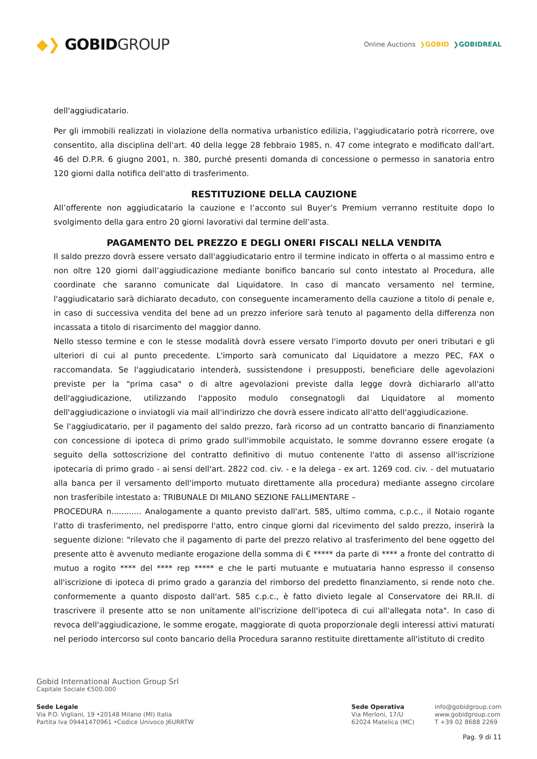◆❯ GOBIDGROUP
Online Auctions ❯GOBID ❯GOBIDREAL
dell'aggiudicatario.
Per gli immobili realizzati in violazione della normativa urbanistico edilizia, l'aggiudicatario potrà ricorrere, ove consentito, alla disciplina dell'art. 40 della legge 28 febbraio 1985, n. 47 come integrato e modificato dall'art. 46 del D.P.R. 6 giugno 2001, n. 380, purché presenti domanda di concessione o permesso in sanatoria entro 120 giorni dalla notifica dell'atto di trasferimento.
RESTITUZIONE DELLA CAUZIONE
All’offerente non aggiudicatario la cauzione e l’acconto sul Buyer’s Premium verranno restituite dopo lo svolgimento della gara entro 20 giorni lavorativi dal termine dell’asta.
PAGAMENTO DEL PREZZO E DEGLI ONERI FISCALI NELLA VENDITA
Il saldo prezzo dovrà essere versato dall'aggiudicatario entro il termine indicato in offerta o al massimo entro e non oltre 120 giorni dall’aggiudicazione mediante bonifico bancario sul conto intestato al Procedura, alle coordinate che saranno comunicate dal Liquidatore. In caso di mancato versamento nel termine, l'aggiudicatario sarà dichiarato decaduto, con conseguente incameramento della cauzione a titolo di penale e, in caso di successiva vendita del bene ad un prezzo inferiore sarà tenuto al pagamento della differenza non incassata a titolo di risarcimento del maggior danno.
Nello stesso termine e con le stesse modalità dovrà essere versato l'importo dovuto per oneri tributari e gli ulteriori di cui al punto precedente. L'importo sarà comunicato dal Liquidatore a mezzo PEC, FAX o raccomandata. Se l'aggiudicatario intenderà, sussistendone i presupposti, beneficiare delle agevolazioni previste per la "prima casa" o di altre agevolazioni previste dalla legge dovrà dichiararlo all'atto dell'aggiudicazione, utilizzando l'apposito modulo consegnatogli dal Liquidatore al momento dell'aggiudicazione o inviatogli via mail all'indirizzo che dovrà essere indicato all'atto dell'aggiudicazione.
Se l'aggiudicatario, per il pagamento del saldo prezzo, farà ricorso ad un contratto bancario di finanziamento con concessione di ipoteca di primo grado sull'immobile acquistato, le somme dovranno essere erogate (a seguito della sottoscrizione del contratto definitivo di mutuo contenente l'atto di assenso all'iscrizione ipotecaria di primo grado - ai sensi dell'art. 2822 cod. civ. - e la delega - ex art. 1269 cod. civ. - del mutuatario alla banca per il versamento dell'importo mutuato direttamente alla procedura) mediante assegno circolare non trasferibile intestato a: TRIBUNALE DI MILANO SEZIONE FALLIMENTARE –
PROCEDURA n............ Analogamente a quanto previsto dall'art. 585, ultimo comma, c.p.c., il Notaio rogante l'atto di trasferimento, nel predisporre l'atto, entro cinque giorni dal ricevimento del saldo prezzo, inserirà la seguente dizione: "rilevato che il pagamento di parte del prezzo relativo al trasferimento del bene oggetto del presente atto è avvenuto mediante erogazione della somma di € ***** da parte di **** a fronte del contratto di mutuo a rogito **** del **** rep ***** e che le parti mutuante e mutuataria hanno espresso il consenso all'iscrizione di ipoteca di primo grado a garanzia del rimborso del predetto finanziamento, si rende noto che. conformemente a quanto disposto dall'art. 585 c.p.c., è fatto divieto legale al Conservatore dei RR.II. di trascrivere il presente atto se non unitamente all'iscrizione dell'ipoteca di cui all'allegata nota". In caso di revoca dell'aggiudicazione, le somme erogate, maggiorate di quota proporzionale degli interessi attivi maturati nel periodo intercorso sul conto bancario della Procedura saranno restituite direttamente all'istituto di credito
Gobid International Auction Group Srl
Capitale Sociale €500.000
Sede Legale
Via P.O. Vigliani, 19 •20148 Milano (MI) Italia
Partita Iva 09441470961 •Codice Univoco J6URRTW
Sede Operativa
Via Merloni, 17/U
62024 Matelica (MC)
info@gobidgroup.com
www.gobidgroup.com
T +39 02 8688 2269
Pag. 9 di 11